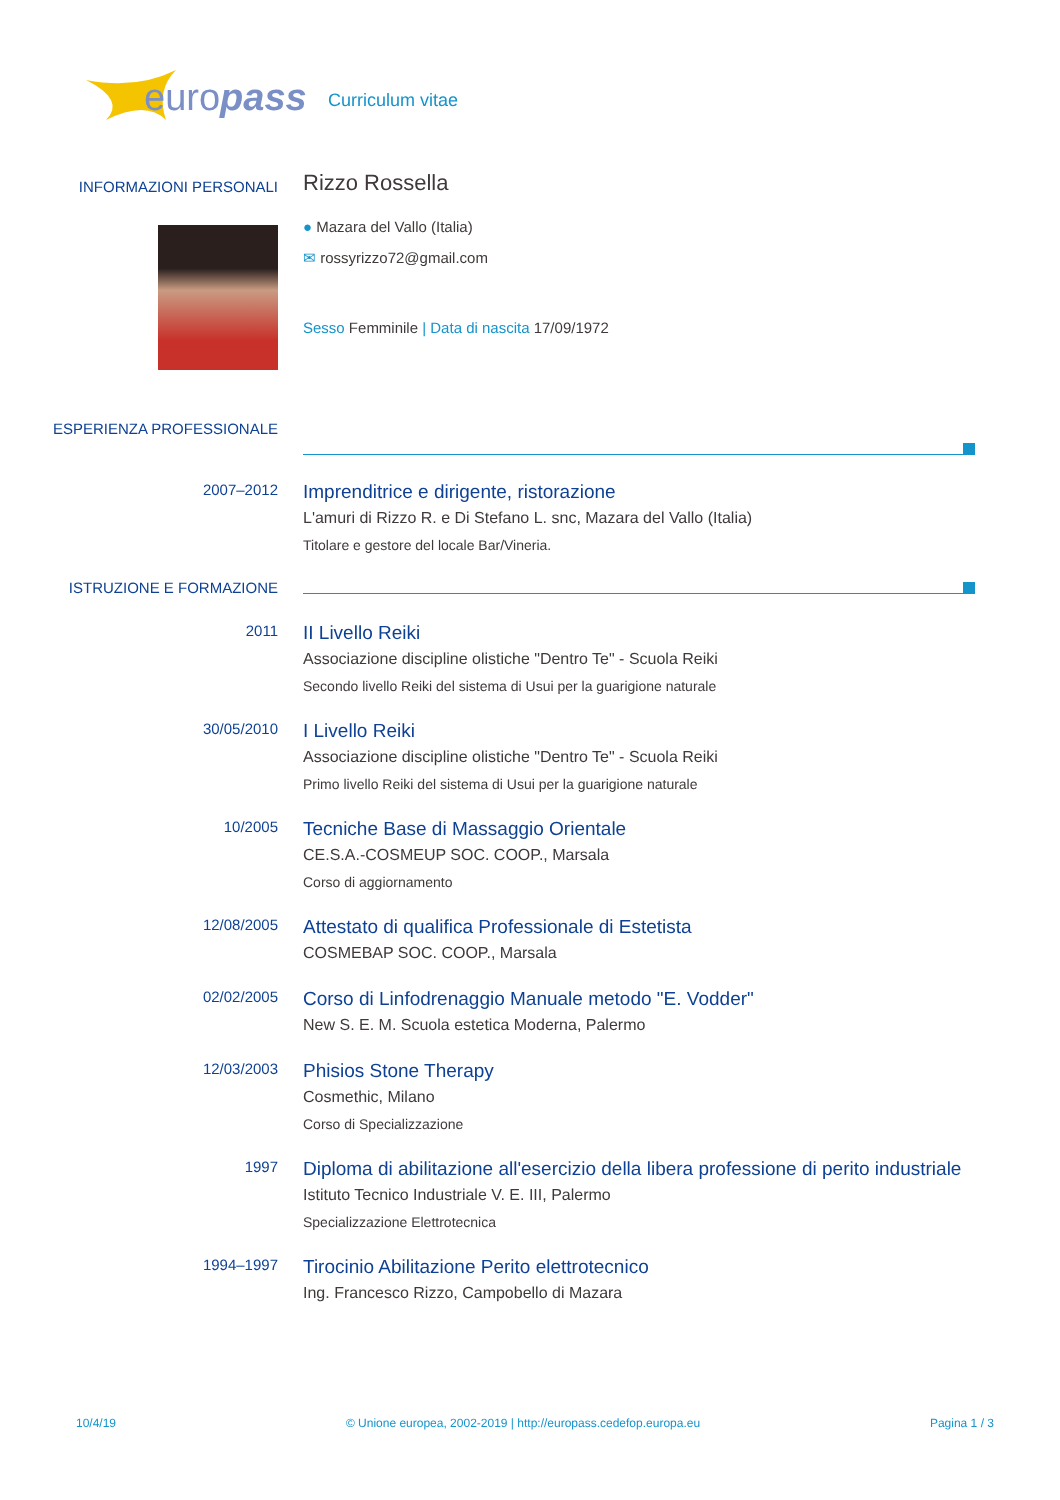europass
Curriculum vitae
INFORMAZIONI PERSONALI
Rizzo Rossella
● Mazara del Vallo (Italia)
✉ rossyrizzo72@gmail.com
Sesso Femminile | Data di nascita 17/09/1972
ESPERIENZA PROFESSIONALE
2007–2012
Imprenditrice e dirigente, ristorazione
L'amuri di Rizzo R. e Di Stefano L. snc, Mazara del Vallo (Italia)
Titolare e gestore del locale Bar/Vineria.
ISTRUZIONE E FORMAZIONE
2011
II Livello Reiki
Associazione discipline olistiche "Dentro Te" - Scuola Reiki
Secondo livello Reiki del sistema di Usui per la guarigione naturale
30/05/2010
I Livello Reiki
Associazione discipline olistiche "Dentro Te" - Scuola Reiki
Primo livello Reiki del sistema di Usui per la guarigione naturale
10/2005
Tecniche Base di Massaggio Orientale
CE.S.A.-COSMEUP SOC. COOP., Marsala
Corso di aggiornamento
12/08/2005
Attestato di qualifica Professionale di Estetista
COSMEBAP SOC. COOP., Marsala
02/02/2005
Corso di Linfodrenaggio Manuale metodo "E. Vodder"
New S. E. M. Scuola estetica Moderna, Palermo
12/03/2003
Phisios Stone Therapy
Cosmethic, Milano
Corso di Specializzazione
1997
Diploma di abilitazione all'esercizio della libera professione di perito industriale
Istituto Tecnico Industriale V. E. III, Palermo
Specializzazione Elettrotecnica
1994–1997
Tirocinio Abilitazione Perito elettrotecnico
Ing. Francesco Rizzo, Campobello di Mazara
10/4/19 © Unione europea, 2002-2019 | http://europass.cedefop.europa.eu Pagina 1 / 3